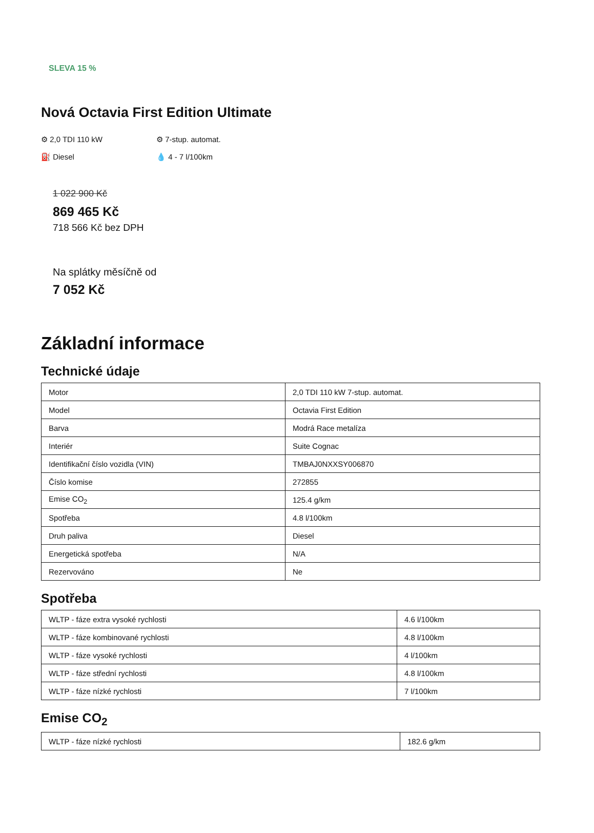SLEVA 15 %
Nová Octavia First Edition Ultimate
⚙ 2,0 TDI 110 kW
⚙ 7-stup. automat.
⛽ Diesel
💧 4 - 7 l/100km
1 022 900 Kč
869 465 Kč
718 566 Kč bez DPH
Na splátky měsíčně od
7 052 Kč
Základní informace
Technické údaje
| Motor | 2,0 TDI 110 kW 7-stup. automat. |
| Model | Octavia First Edition |
| Barva | Modrá Race metalíza |
| Interiér | Suite Cognac |
| Identifikační číslo vozidla (VIN) | TMBAJ0NXXSY006870 |
| Číslo komise | 272855 |
| Emise CO<sub>2</sub> | 125.4 g/km |
| Spotřeba | 4.8 l/100km |
| Druh paliva | Diesel |
| Energetická spotřeba | N/A |
| Rezervováno | Ne |
Spotřeba
| WLTP - fáze extra vysoké rychlosti | 4.6 l/100km |
| WLTP - fáze kombinované rychlosti | 4.8 l/100km |
| WLTP - fáze vysoké rychlosti | 4 l/100km |
| WLTP - fáze střední rychlosti | 4.8 l/100km |
| WLTP - fáze nízké rychlosti | 7 l/100km |
Emise CO<sub>2</sub>
| WLTP - fáze nízké rychlosti | 182.6 g/km |